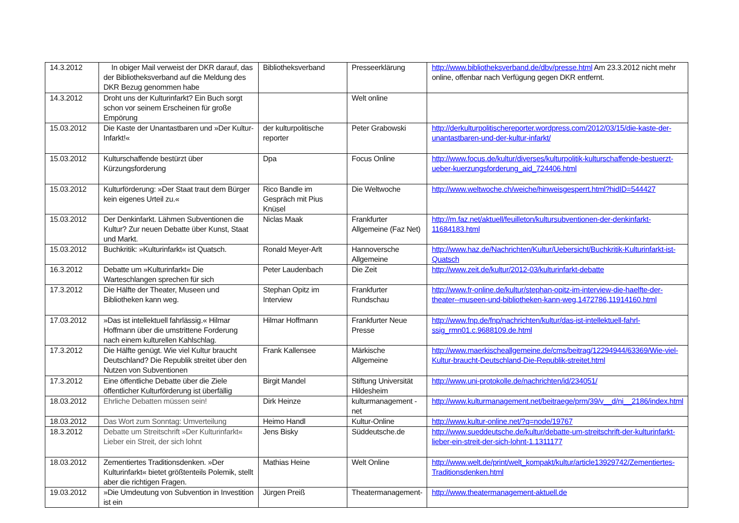| 14.3.2012 | In obiger Mail verweist der DKR darauf, das der Bibliotheksverband auf die Meldung des DKR Bezug genommen habe | Bibliotheksverband | Presseerklärung | http://www.bibliotheksverband.de/dbv/presse.html Am 23.3.2012 nicht mehr online, offenbar nach Verfügung gegen DKR entfernt. |
| 14.3.2012 | Droht uns der Kulturinfarkt? Ein Buch sorgt schon vor seinem Erscheinen für große Empörung | | Welt online | |
| 15.03.2012 | Die Kaste der Unantastbaren und »Der Kultur-Infarkt!« | der kulturpolitische reporter | Peter Grabowski | http://derkulturpolitischereporter.wordpress.com/2012/03/15/die-kaste-der-unantastbaren-und-der-kultur-infarkt/ |
| 15.03.2012 | Kulturschaffende bestürzt über Kürzungsforderung | Dpa | Focus Online | http://www.focus.de/kultur/diverses/kulturpolitik-kulturschaffende-bestuerzt-ueber-kuerzungsforderung_aid_724406.html |
| 15.03.2012 | Kulturförderung: »Der Staat traut dem Bürger kein eigenes Urteil zu.« | Rico Bandle im Gespräch mit Pius Knüsel | Die Weltwoche | http://www.weltwoche.ch/weiche/hinweisgesperrt.html?hidID=544427 |
| 15.03.2012 | Der Denkinfarkt. Lähmen Subventionen die Kultur? Zur neuen Debatte über Kunst, Staat und Markt. | Niclas Maak | Frankfurter Allgemeine (Faz Net) | http://m.faz.net/aktuell/feuilleton/kultursubventionen-der-denkinfarkt-11684183.html |
| 15.03.2012 | Buchkritik: »Kulturinfarkt« ist Quatsch. | Ronald Meyer-Arlt | Hannoversche Allgemeine | http://www.haz.de/Nachrichten/Kultur/Uebersicht/Buchkritik-Kulturinfarkt-ist-Quatsch |
| 16.3.2012 | Debatte um »Kulturinfarkt« Die Warteschlangen sprechen für sich | Peter Laudenbach | Die Zeit | http://www.zeit.de/kultur/2012-03/kulturinfarkt-debatte |
| 17.3.2012 | Die Hälfte der Theater, Museen und Bibliotheken kann weg. | Stephan Opitz im Interview | Frankfurter Rundschau | http://www.fr-online.de/kultur/stephan-opitz-im-interview-die-haelfte-der-theater--museen-und-bibliotheken-kann-weg,1472786,11914160.html |
| 17.03.2012 | »Das ist intellektuell fahrlässig.« Hilmar Hoffmann über die umstrittene Forderung nach einem kulturellen Kahlschlag. | Hilmar Hoffmann | Frankfurter Neue Presse | http://www.fnp.de/fnp/nachrichten/kultur/das-ist-intellektuell-fahrl-ssig_rmn01.c.9688109.de.html |
| 17.3.2012 | Die Hälfte genügt. Wie viel Kultur braucht Deutschland? Die Republik streitet über den Nutzen von Subventionen | Frank Kallensee | Märkische Allgemeine | http://www.maerkischeallgemeine.de/cms/beitrag/12294944/63369/Wie-viel-Kultur-braucht-Deutschland-Die-Republik-streitet.html |
| 17.3.2012 | Eine öffentliche Debatte über die Ziele öffentlicher Kulturförderung ist überfällig | Birgit Mandel | Stiftung Universität Hildesheim | http://www.uni-protokolle.de/nachrichten/id/234051/ |
| 18.03.2012 | Ehrliche Debatten müssen sein! | Dirk Heinze | kulturmanagement - net | http://www.kulturmanagement.net/beitraege/prm/39/v__d/ni__2186/index.html |
| 18.03.2012 | Das Wort zum Sonntag: Umverteilung | Heimo Handl | Kultur-Online | http://www.kultur-online.net/?q=node/19767 |
| 18.3.2012 | Debatte um Streitschrift »Der Kulturinfarkt« Lieber ein Streit, der sich lohnt | Jens Bisky | Süddeutsche.de | http://www.sueddeutsche.de/kultur/debatte-um-streitschrift-der-kulturinfarkt-lieber-ein-streit-der-sich-lohnt-1.1311177 |
| 18.03.2012 | Zementiertes Traditionsdenken. »Der Kulturinfarkt« bietet größtenteils Polemik, stellt aber die richtigen Fragen. | Mathias Heine | Welt Online | http://www.welt.de/print/welt_kompakt/kultur/article13929742/Zementiertes-Traditionsdenken.html |
| 19.03.2012 | »Die Umdeutung von Subvention in Investition ist ein | Jürgen Preiß | Theatermanagement- | http://www.theatermanagement-aktuell.de |